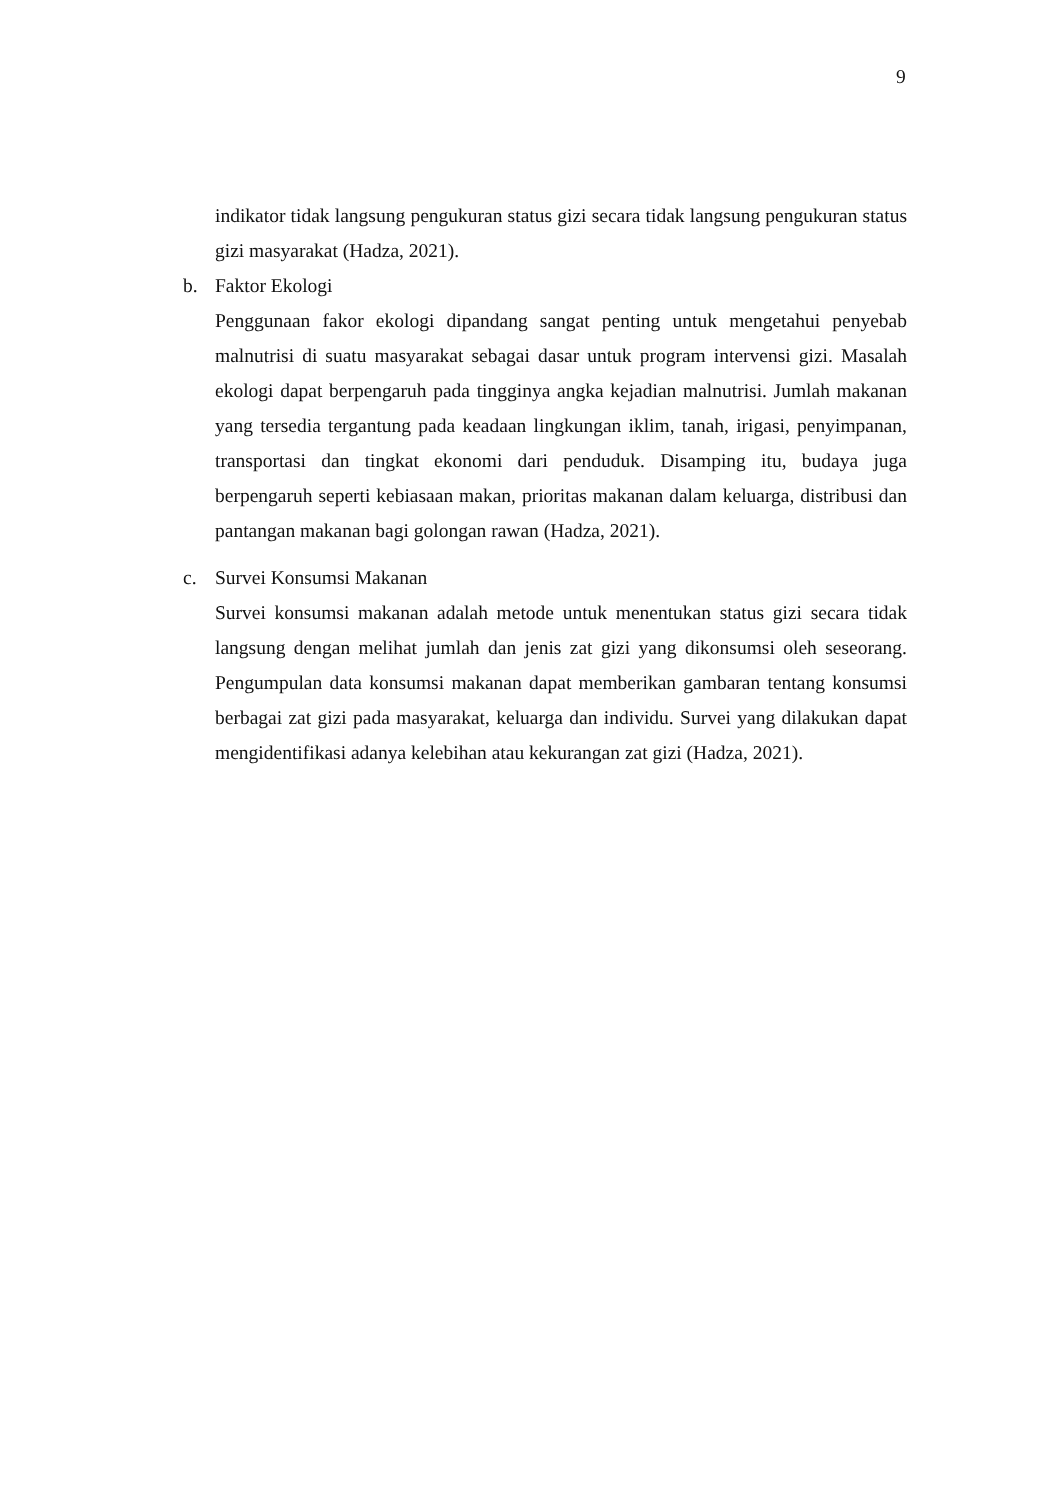9
indikator tidak langsung pengukuran status gizi secara tidak langsung pengukuran status gizi masyarakat (Hadza, 2021).
b. Faktor Ekologi
Penggunaan fakor ekologi dipandang sangat penting untuk mengetahui penyebab malnutrisi di suatu masyarakat sebagai dasar untuk program intervensi gizi. Masalah ekologi dapat berpengaruh pada tingginya angka kejadian malnutrisi. Jumlah makanan yang tersedia tergantung pada keadaan lingkungan iklim, tanah, irigasi, penyimpanan, transportasi dan tingkat ekonomi dari penduduk. Disamping itu, budaya juga berpengaruh seperti kebiasaan makan, prioritas makanan dalam keluarga, distribusi dan pantangan makanan bagi golongan rawan (Hadza, 2021).
c. Survei Konsumsi Makanan
Survei konsumsi makanan adalah metode untuk menentukan status gizi secara tidak langsung dengan melihat jumlah dan jenis zat gizi yang dikonsumsi oleh seseorang. Pengumpulan data konsumsi makanan dapat memberikan gambaran tentang konsumsi berbagai zat gizi pada masyarakat, keluarga dan individu. Survei yang dilakukan dapat mengidentifikasi adanya kelebihan atau kekurangan zat gizi (Hadza, 2021).